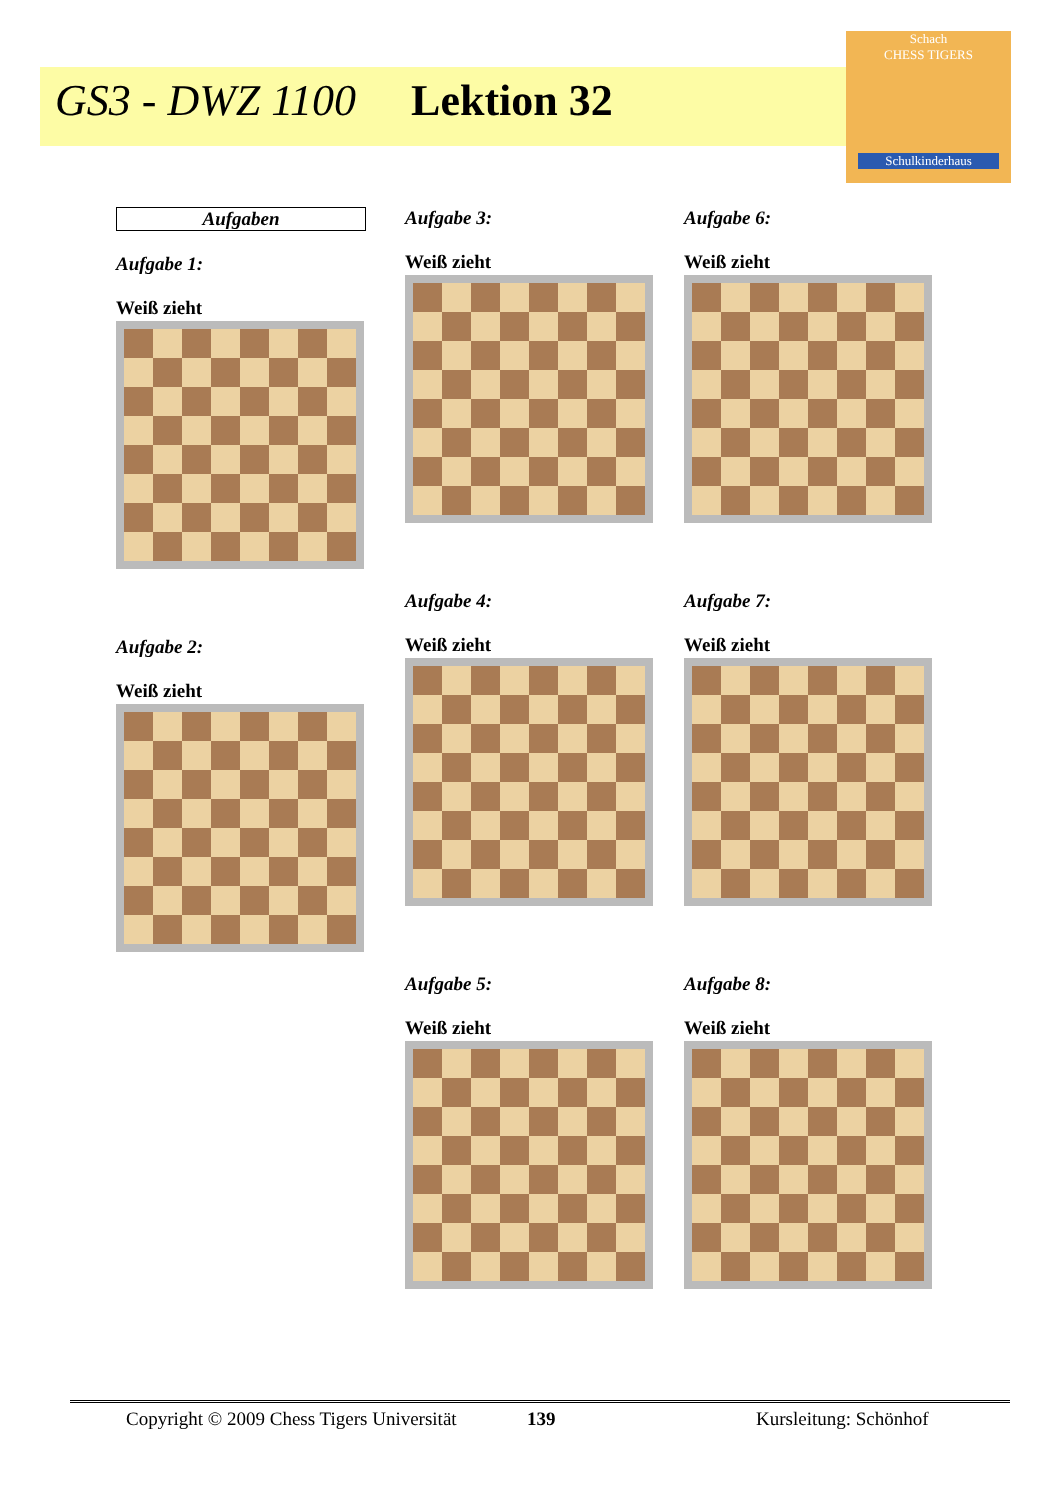GS3 - DWZ 1100 Lektion 32
Schach
CHESS TIGERS
Schulkinderhaus
Aufgaben
Aufgabe 1:
Weiß zieht
Aufgabe 2:
Weiß zieht
Aufgabe 3:
Weiß zieht
Aufgabe 4:
Weiß zieht
Aufgabe 5:
Weiß zieht
Aufgabe 6:
Weiß zieht
Aufgabe 7:
Weiß zieht
Aufgabe 8:
Weiß zieht
Copyright © 2009 Chess Tigers Universität
139 Kursleitung: Schönhof